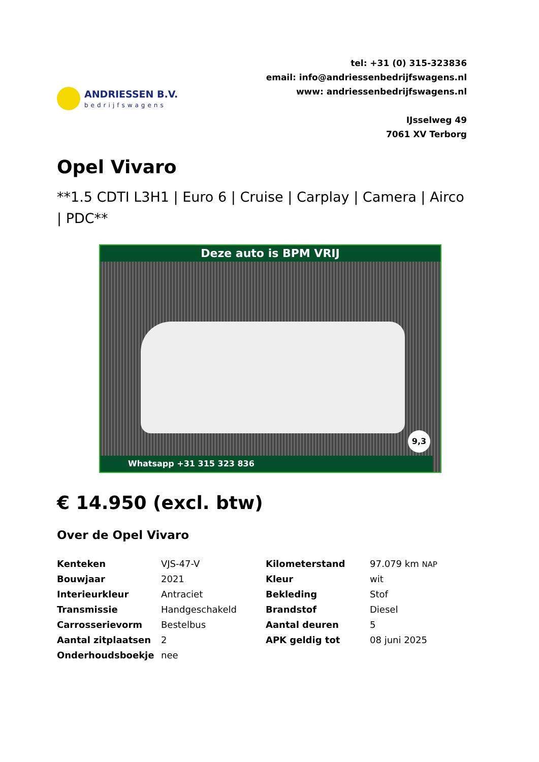ANDRIESSEN B.V.
bedrijfswagens
tel: +31 (0) 315-323836
email: info@andriessenbedrijfswagens.nl
www: andriessenbedrijfswagens.nl
IJsselweg 49
7061 XV Terborg
Opel Vivaro
**1.5 CDTI L3H1 | Euro 6 | Cruise | Carplay | Camera | Airco | PDC**
Deze auto is BPM VRIJ
Whatsapp +31 315 323 836
9,3
€ 14.950 (excl. btw)
Over de Opel Vivaro
| Kenteken | VJS-47-V | Kilometerstand | 97.079 km NAP |
| Bouwjaar | 2021 | Kleur | wit |
| Interieurkleur | Antraciet | Bekleding | Stof |
| Transmissie | Handgeschakeld | Brandstof | Diesel |
| Carrosserievorm | Bestelbus | Aantal deuren | 5 |
| Aantal zitplaatsen | 2 | APK geldig tot | 08 juni 2025 |
| Onderhoudsboekje | nee | | |